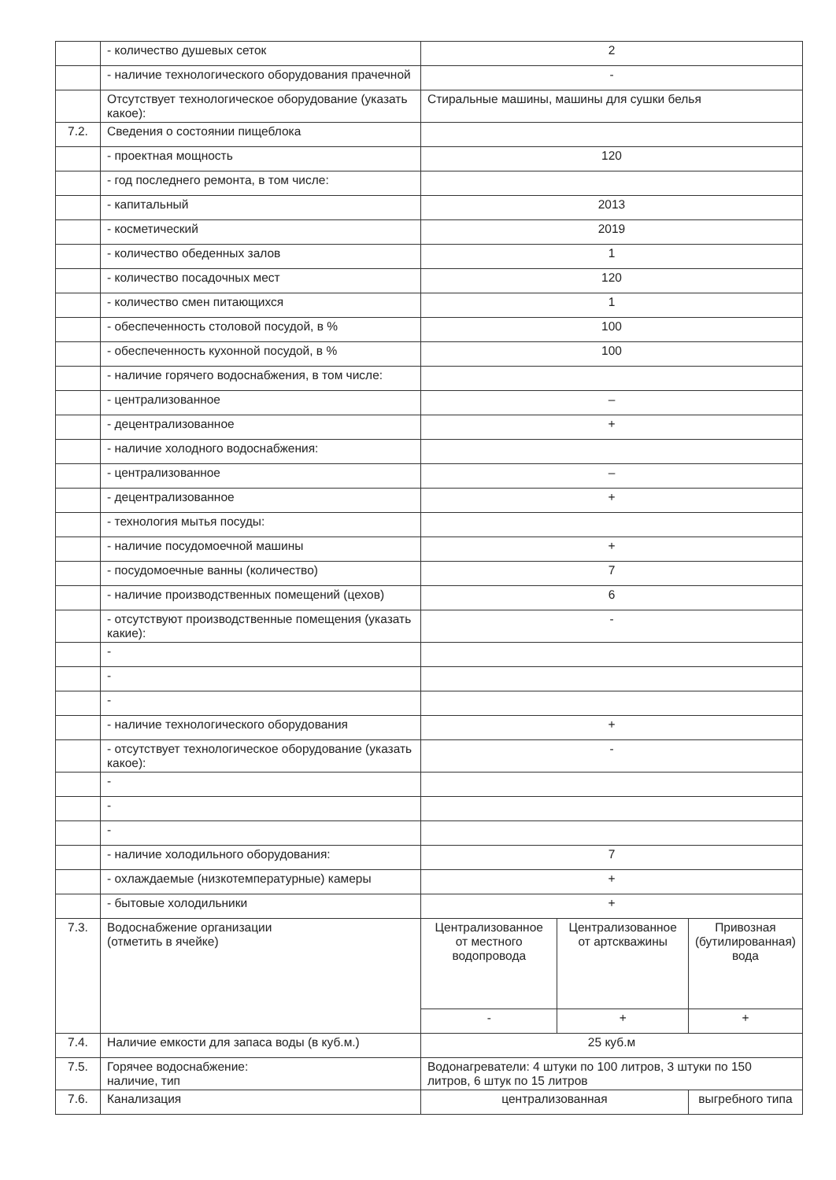| | - количество душевых сеток | 2 | | |
| | - наличие технологического оборудования прачечной | - | | |
| | Отсутствует технологическое оборудование (указать какое): | Стиральные машины, машины для сушки белья | | |
| 7.2. | Сведения о состоянии пищеблока | | | |
| | - проектная мощность | 120 | | |
| | - год последнего ремонта, в том числе: | | | |
| | - капитальный | 2013 | | |
| | - косметический | 2019 | | |
| | - количество обеденных залов | 1 | | |
| | - количество посадочных мест | 120 | | |
| | - количество смен питающихся | 1 | | |
| | - обеспеченность столовой посудой, в % | 100 | | |
| | - обеспеченность кухонной посудой, в % | 100 | | |
| | - наличие горячего водоснабжения, в том числе: | | | |
| | - централизованное | – | | |
| | - децентрализованное | + | | |
| | - наличие холодного водоснабжения: | | | |
| | - централизованное | – | | |
| | - децентрализованное | + | | |
| | - технология мытья посуды: | | | |
| | - наличие посудомоечной машины | + | | |
| | - посудомоечные ванны (количество) | 7 | | |
| | - наличие производственных помещений (цехов) | 6 | | |
| | - отсутствуют производственные помещения (указать какие): | - | | |
| | - | | | |
| | - | | | |
| | - | | | |
| | - наличие технологического оборудования | + | | |
| | - отсутствует технологическое оборудование (указать какое): | - | | |
| | - | | | |
| | - | | | |
| | - | | | |
| | - наличие холодильного оборудования: | 7 | | |
| | - охлаждаемые (низкотемпературные) камеры | + | | |
| | - бытовые холодильники | + | | |
| 7.3. | Водоснабжение организации (отметить в ячейке) | Централизованное от местного водопровода | Централизованное от артскважины | Привозная (бутилированная) вода |
| | | - | + | + |
| 7.4. | Наличие емкости для запаса воды (в куб.м.) | 25 куб.м | | |
| 7.5. | Горячее водоснабжение: наличие, тип | Водонагреватели: 4 штуки по 100 литров, 3 штуки по 150 литров, 6 штук по 15 литров | | |
| 7.6. | Канализация | централизованная | | выгребного типа |